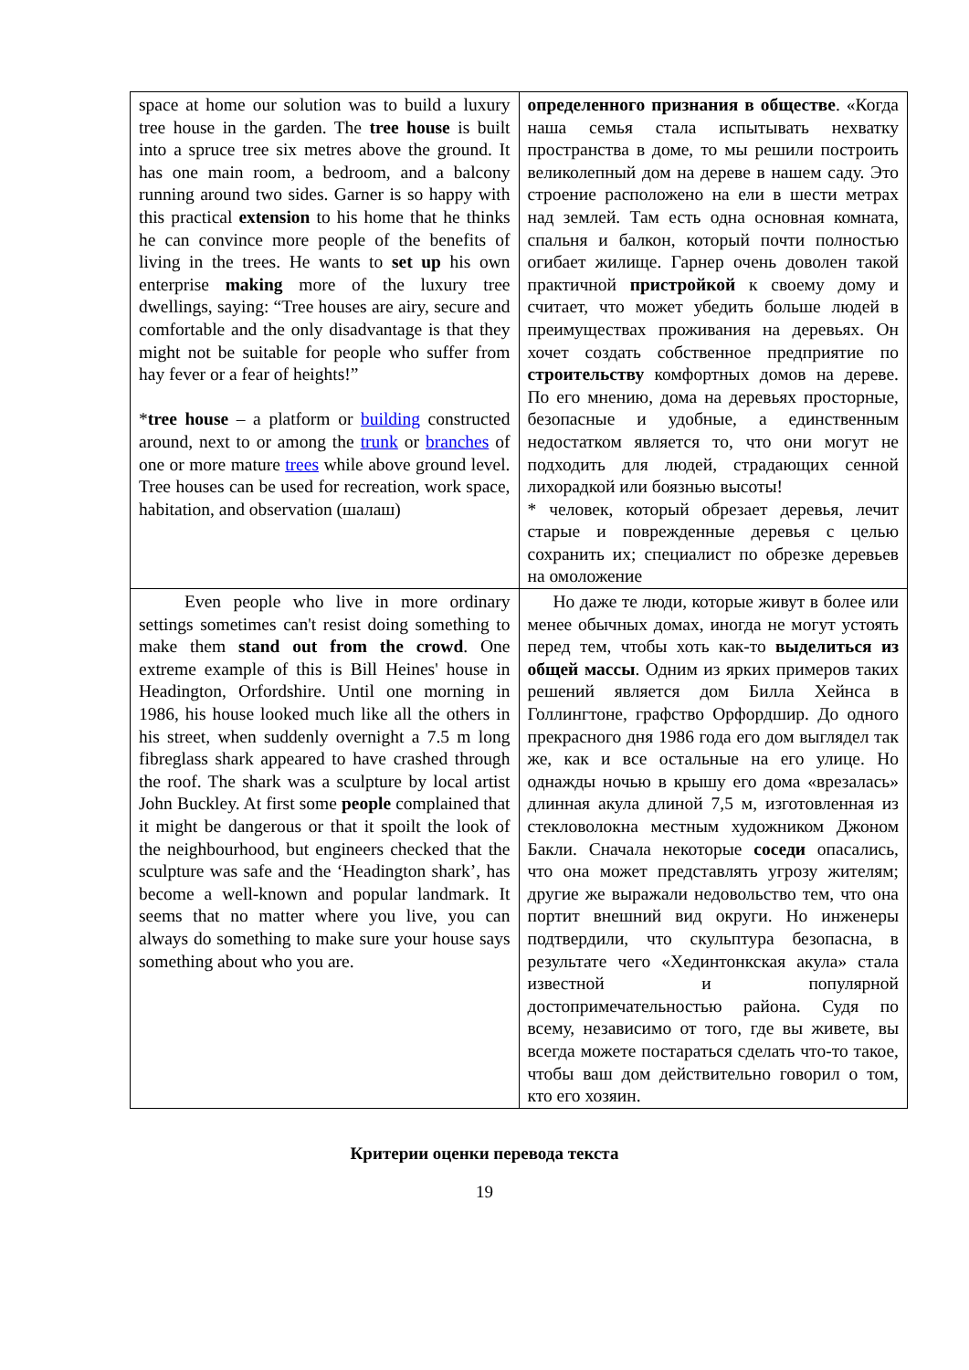| space at home our solution was to build a luxury tree house in the garden. The tree house is built into a spruce tree six metres above the ground. It has one main room, a bedroom, and a balcony running around two sides. Garner is so happy with this practical extension to his home that he thinks he can convince more people of the benefits of living in the trees. He wants to set up his own enterprise making more of the luxury tree dwellings, saying: “Tree houses are airy, secure and comfortable and the only disadvantage is that they might not be suitable for people who suffer from hay fever or a fear of heights!” * tree house – a platform or building constructed around, next to or among the trunk or branches of one or more mature trees while above ground level. Tree houses can be used for recreation, work space, habitation, and observation (шалаш) | определенного признания в обществе . «Когда наша семья стала испытывать нехватку пространства в доме, то мы решили построить великолепный дом на дереве в нашем саду. Это строение расположено на ели в шести метрах над землей. Там есть одна основная комната, спальня и балкон, который почти полностью огибает жилище. Гарнер очень доволен такой практичной пристройкой к своему дому и считает, что может убедить больше людей в преимуществах проживания на деревьях. Он хочет создать собственное предприятие по строительству комфортных домов на дереве. По его мнению, дома на деревьях просторные, безопасные и удобные, а единственным недостатком является то, что они могут не подходить для людей, страдающих сенной лихорадкой или боязнью высоты! * человек, который обрезает деревья, лечит старые и поврежденные деревья с целью сохранить их; специалист по обрезке деревьев на омоложение |
| Even people who live in more ordinary settings sometimes can't resist doing something to make them stand out from the crowd . One extreme example of this is Bill Heines' house in Headington, Orfordshire. Until one morning in 1986, his house looked much like all the others in his street, when suddenly overnight a 7.5 m long fibreglass shark appeared to have crashed through the roof. The shark was a sculpture by local artist John Buckley. At first some people complained that it might be dangerous or that it spoilt the look of the neighbourhood, but engineers checked that the sculpture was safe and the ‘Headington shark’, has become a well-known and popular landmark. It seems that no matter where you live, you can always do something to make sure your house says something about who you are. | Но даже те люди, которые живут в более или менее обычных домах, иногда не могут устоять перед тем, чтобы хоть как-то выделиться из общей массы . Одним из ярких примеров таких решений является дом Билла Хейнса в Голлингтоне, графство Орфордшир. До одного прекрасного дня 1986 года его дом выглядел так же, как и все остальные на его улице. Но однажды ночью в крышу его дома «врезалась» длинная акула длиной 7,5 м, изготовленная из стекловолокна местным художником Джоном Бакли. Сначала некоторые соседи опасались, что она может представлять угрозу жителям; другие же выражали недовольство тем, что она портит внешний вид округи. Но инженеры подтвердили, что скульптура безопасна, в результате чего «Хединтонкская акула» стала известной и популярной достопримечательностью района. Судя по всему, независимо от того, где вы живете, вы всегда можете постараться сделать что-то такое, чтобы ваш дом действительно говорил о том, кто его хозяин. |
Критерии оценки перевода текста
19